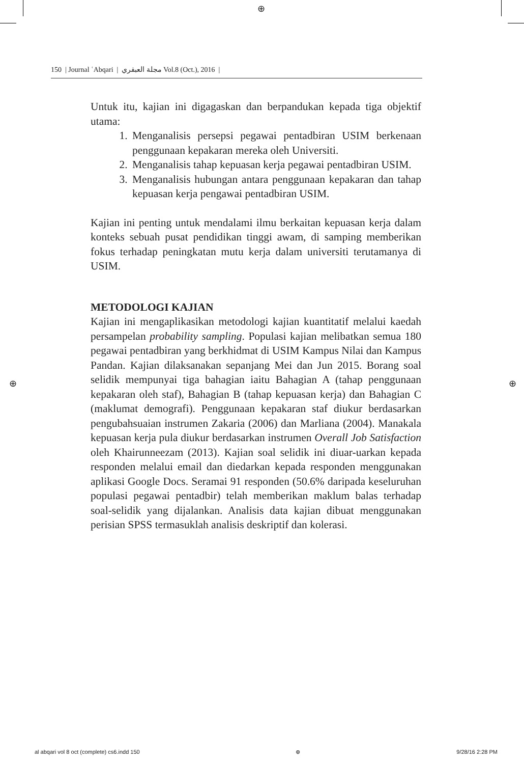⊕
150 | Journal ʿAbqari | مجلة العبقري Vol.8 (Oct.), 2016 |
Untuk itu, kajian ini digagaskan dan berpandukan kepada tiga objektif utama:
1. Menganalisis persepsi pegawai pentadbiran USIM berkenaan penggunaan kepakaran mereka oleh Universiti.
2. Menganalisis tahap kepuasan kerja pegawai pentadbiran USIM.
3. Menganalisis hubungan antara penggunaan kepakaran dan tahap kepuasan kerja pengawai pentadbiran USIM.
Kajian ini penting untuk mendalami ilmu berkaitan kepuasan kerja dalam konteks sebuah pusat pendidikan tinggi awam, di samping memberikan fokus terhadap peningkatan mutu kerja dalam universiti terutamanya di USIM.
METODOLOGI KAJIAN
Kajian ini mengaplikasikan metodologi kajian kuantitatif melalui kaedah persampelan probability sampling. Populasi kajian melibatkan semua 180 pegawai pentadbiran yang berkhidmat di USIM Kampus Nilai dan Kampus Pandan. Kajian dilaksanakan sepanjang Mei dan Jun 2015. Borang soal selidik mempunyai tiga bahagian iaitu Bahagian A (tahap penggunaan kepakaran oleh staf), Bahagian B (tahap kepuasan kerja) dan Bahagian C (maklumat demografi). Penggunaan kepakaran staf diukur berdasarkan pengubahsuaian instrumen Zakaria (2006) dan Marliana (2004). Manakala kepuasan kerja pula diukur berdasarkan instrumen Overall Job Satisfaction oleh Khairunneezam (2013). Kajian soal selidik ini diuar-uarkan kepada responden melalui email dan diedarkan kepada responden menggunakan aplikasi Google Docs. Seramai 91 responden (50.6% daripada keseluruhan populasi pegawai pentadbir) telah memberikan maklum balas terhadap soal-selidik yang dijalankan. Analisis data kajian dibuat menggunakan perisian SPSS termasuklah analisis deskriptif dan kolerasi.
⊕ ⊕
al abqari vol 8 oct (complete) cs6.indd 150 ⊕ 9/28/16 2:28 PM